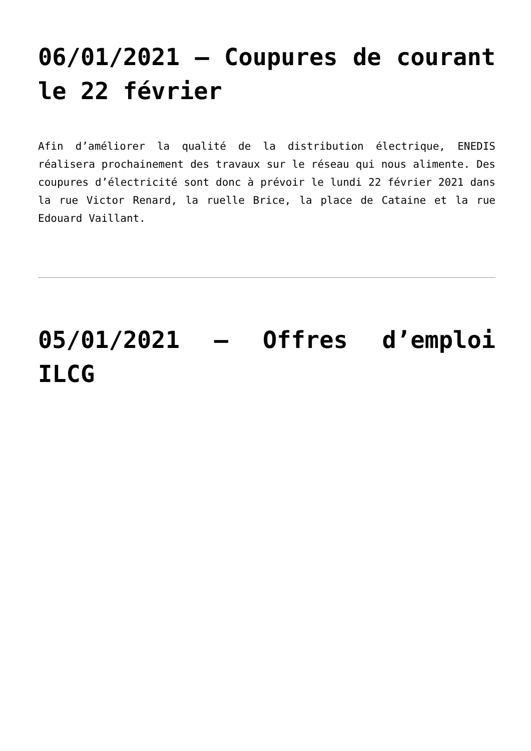06/01/2021 – Coupures de courant le 22 février
Afin d’améliorer la qualité de la distribution électrique, ENEDIS réalisera prochainement des travaux sur le réseau qui nous alimente. Des coupures d’électricité sont donc à prévoir le lundi 22 février 2021 dans la rue Victor Renard, la ruelle Brice, la place de Cataine et la rue Edouard Vaillant.
05/01/2021 – Offres d’emploi ILCG